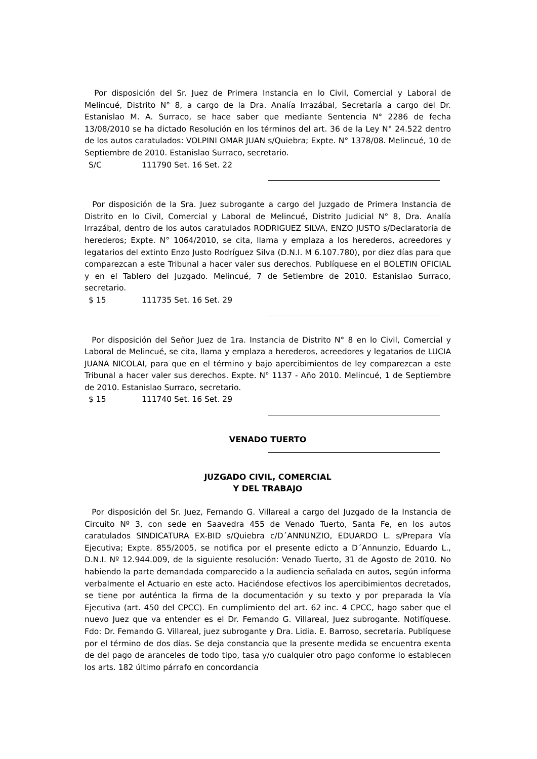Por disposición del Sr. Juez de Primera Instancia en lo Civil, Comercial y Laboral de Melincué, Distrito N° 8, a cargo de la Dra. Analía Irrazábal, Secretaría a cargo del Dr. Estanislao M. A. Surraco, se hace saber que mediante Sentencia N° 2286 de fecha 13/08/2010 se ha dictado Resolución en los términos del art. 36 de la Ley N° 24.522 dentro de los autos caratulados: VOLPINI OMAR JUAN s/Quiebra; Expte. N° 1378/08. Melincué, 10 de Septiembre de 2010. Estanislao Surraco, secretario.
S/C 111790 Set. 16 Set. 22
Por disposición de la Sra. Juez subrogante a cargo del Juzgado de Primera Instancia de Distrito en lo Civil, Comercial y Laboral de Melincué, Distrito Judicial N° 8, Dra. Analía Irrazábal, dentro de los autos caratulados RODRIGUEZ SILVA, ENZO JUSTO s/Declaratoria de herederos; Expte. N° 1064/2010, se cita, llama y emplaza a los herederos, acreedores y legatarios del extinto Enzo Justo Rodríguez Silva (D.N.I. M 6.107.780), por diez días para que comparezcan a este Tribunal a hacer valer sus derechos. Publíquese en el BOLETIN OFICIAL y en el Tablero del Juzgado. Melincué, 7 de Setiembre de 2010. Estanislao Surraco, secretario.
$ 15 111735 Set. 16 Set. 29
Por disposición del Señor Juez de 1ra. Instancia de Distrito N° 8 en lo Civil, Comercial y Laboral de Melincué, se cita, llama y emplaza a herederos, acreedores y legatarios de LUCIA JUANA NICOLAI, para que en el término y bajo apercibimientos de ley comparezcan a este Tribunal a hacer valer sus derechos. Expte. N° 1137 - Año 2010. Melincué, 1 de Septiembre de 2010. Estanislao Surraco, secretario.
$ 15 111740 Set. 16 Set. 29
VENADO TUERTO
JUZGADO CIVIL, COMERCIAL
Y DEL TRABAJO
Por disposición del Sr. Juez, Fernando G. Villareal a cargo del Juzgado de la Instancia de Circuito Nº 3, con sede en Saavedra 455 de Venado Tuerto, Santa Fe, en los autos caratulados SINDICATURA EX-BID s/Quiebra c/D´ANNUNZIO, EDUARDO L. s/Prepara Vía Ejecutiva; Expte. 855/2005, se notifica por el presente edicto a D´Annunzio, Eduardo L., D.N.I. Nº 12.944.009, de la siguiente resolución: Venado Tuerto, 31 de Agosto de 2010. No habiendo la parte demandada comparecido a la audiencia señalada en autos, según informa verbalmente el Actuario en este acto. Haciéndose efectivos los apercibimientos decretados, se tiene por auténtica la firma de la documentación y su texto y por preparada la Vía Ejecutiva (art. 450 del CPCC). En cumplimiento del art. 62 inc. 4 CPCC, hago saber que el nuevo Juez que va entender es el Dr. Femando G. Villareal, Juez subrogante. Notifíquese. Fdo: Dr. Femando G. Villareal, juez subrogante y Dra. Lidia. E. Barroso, secretaria. Publíquese por el término de dos días. Se deja constancia que la presente medida se encuentra exenta de del pago de aranceles de todo tipo, tasa y/o cualquier otro pago conforme lo establecen los arts. 182 último párrafo en concordancia